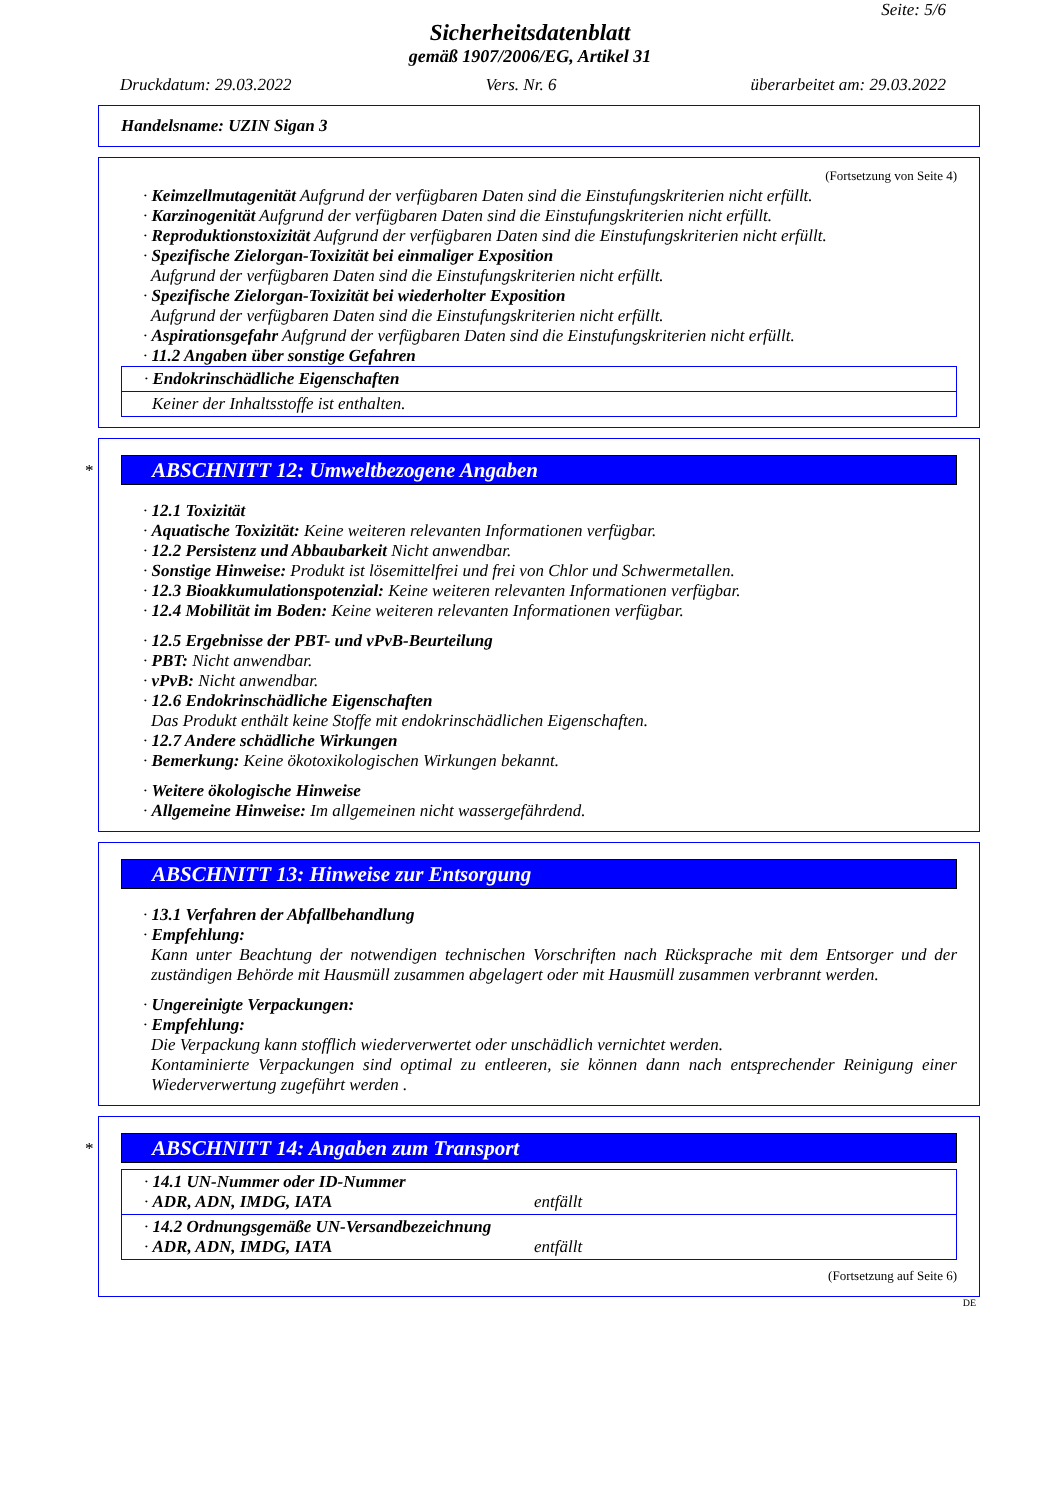Seite: 5/6
Sicherheitsdatenblatt
gemäß 1907/2006/EG, Artikel 31
Druckdatum: 29.03.2022 Vers. Nr. 6 überarbeitet am: 29.03.2022
Handelsname: UZIN Sigan 3
(Fortsetzung von Seite 4)
· Keimzellmutagenität Aufgrund der verfügbaren Daten sind die Einstufungskriterien nicht erfüllt.
· Karzinogenität Aufgrund der verfügbaren Daten sind die Einstufungskriterien nicht erfüllt.
· Reproduktionstoxizität Aufgrund der verfügbaren Daten sind die Einstufungskriterien nicht erfüllt.
· Spezifische Zielorgan-Toxizität bei einmaliger Exposition
Aufgrund der verfügbaren Daten sind die Einstufungskriterien nicht erfüllt.
· Spezifische Zielorgan-Toxizität bei wiederholter Exposition
Aufgrund der verfügbaren Daten sind die Einstufungskriterien nicht erfüllt.
· Aspirationsgefahr Aufgrund der verfügbaren Daten sind die Einstufungskriterien nicht erfüllt.
· 11.2 Angaben über sonstige Gefahren
· Endokrinschädliche Eigenschaften
Keiner der Inhaltsstoffe ist enthalten.
*
ABSCHNITT 12: Umweltbezogene Angaben
· 12.1 Toxizität
· Aquatische Toxizität: Keine weiteren relevanten Informationen verfügbar.
· 12.2 Persistenz und Abbaubarkeit Nicht anwendbar.
· Sonstige Hinweise: Produkt ist lösemittelfrei und frei von Chlor und Schwermetallen.
· 12.3 Bioakkumulationspotenzial: Keine weiteren relevanten Informationen verfügbar.
· 12.4 Mobilität im Boden: Keine weiteren relevanten Informationen verfügbar.
· 12.5 Ergebnisse der PBT- und vPvB-Beurteilung
· PBT: Nicht anwendbar.
· vPvB: Nicht anwendbar.
· 12.6 Endokrinschädliche Eigenschaften
Das Produkt enthält keine Stoffe mit endokrinschädlichen Eigenschaften.
· 12.7 Andere schädliche Wirkungen
· Bemerkung: Keine ökotoxikologischen Wirkungen bekannt.
· Weitere ökologische Hinweise
· Allgemeine Hinweise: Im allgemeinen nicht wassergefährdend.
ABSCHNITT 13: Hinweise zur Entsorgung
· 13.1 Verfahren der Abfallbehandlung
· Empfehlung:
Kann unter Beachtung der notwendigen technischen Vorschriften nach Rücksprache mit dem Entsorger und der zuständigen Behörde mit Hausmüll zusammen abgelagert oder mit Hausmüll zusammen verbrannt werden.
· Ungereinigte Verpackungen:
· Empfehlung:
Die Verpackung kann stofflich wiederverwertet oder unschädlich vernichtet werden.
Kontaminierte Verpackungen sind optimal zu entleeren, sie können dann nach entsprechender Reinigung einer Wiederverwertung zugeführt werden .
*
ABSCHNITT 14: Angaben zum Transport
· 14.1 UN-Nummer oder ID-Nummer
· ADR, ADN, IMDG, IATA entfällt
· 14.2 Ordnungsgemäße UN-Versandbezeichnung
· ADR, ADN, IMDG, IATA entfällt
(Fortsetzung auf Seite 6)
DE